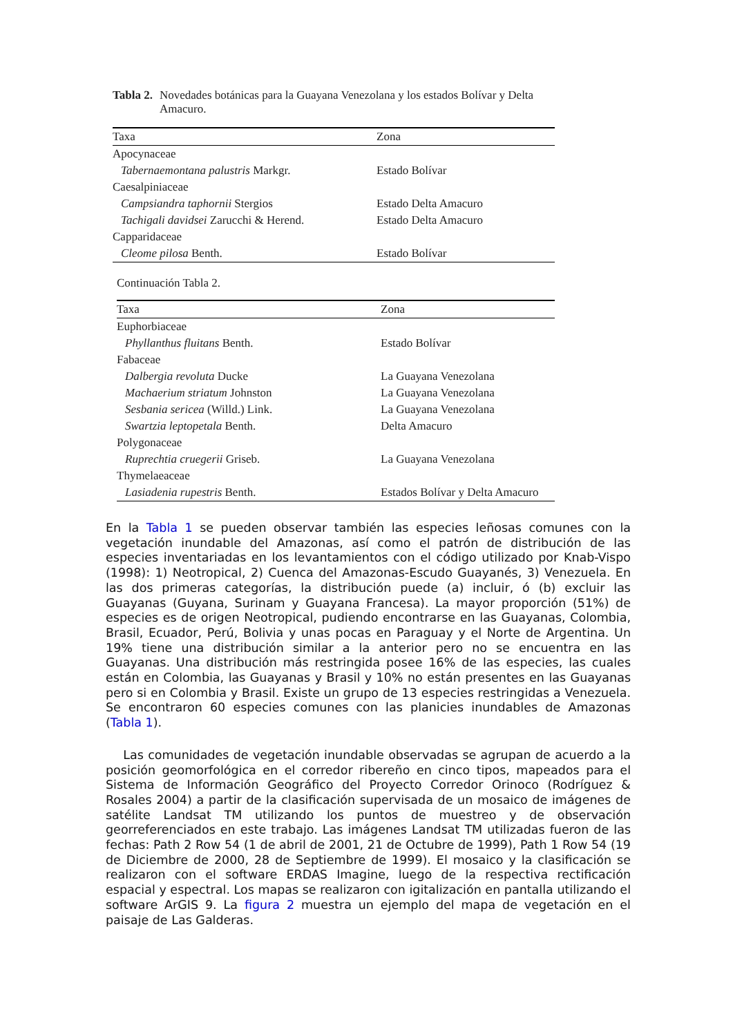Tabla 2. Novedades botánicas para la Guayana Venezolana y los estados Bolívar y Delta Amacuro.
| Taxa | Zona |
| --- | --- |
| Apocynaceae | |
| Tabernaemontana palustris Markgr. | Estado Bolívar |
| Caesalpiniaceae | |
| Campsiandra taphornii Stergios | Estado Delta Amacuro |
| Tachigali davidsei Zarucchi & Herend. | Estado Delta Amacuro |
| Capparidaceae | |
| Cleome pilosa Benth. | Estado Bolívar |
Continuación Tabla 2.
| Taxa | Zona |
| --- | --- |
| Euphorbiaceae | |
| Phyllanthus fluitans Benth. | Estado Bolívar |
| Fabaceae | |
| Dalbergia revoluta Ducke | La Guayana Venezolana |
| Machaerium striatum Johnston | La Guayana Venezolana |
| Sesbania sericea (Willd.) Link. | La Guayana Venezolana |
| Swartzia leptopetala Benth. | Delta Amacuro |
| Polygonaceae | |
| Ruprechtia cruegerii Griseb. | La Guayana Venezolana |
| Thymelaeaceae | |
| Lasiadenia rupestris Benth. | Estados Bolívar y Delta Amacuro |
En la Tabla 1 se pueden observar también las especies leñosas comunes con la vegetación inundable del Amazonas, así como el patrón de distribución de las especies inventariadas en los levantamientos con el código utilizado por Knab-Vispo (1998): 1) Neotropical, 2) Cuenca del Amazonas-Escudo Guayanés, 3) Venezuela. En las dos primeras categorías, la distribución puede (a) incluir, ó (b) excluir las Guayanas (Guyana, Surinam y Guayana Francesa). La mayor proporción (51%) de especies es de origen Neotropical, pudiendo encontrarse en las Guayanas, Colombia, Brasil, Ecuador, Perú, Bolivia y unas pocas en Paraguay y el Norte de Argentina. Un 19% tiene una distribución similar a la anterior pero no se encuentra en las Guayanas. Una distribución más restringida posee 16% de las especies, las cuales están en Colombia, las Guayanas y Brasil y 10% no están presentes en las Guayanas pero si en Colombia y Brasil. Existe un grupo de 13 especies restringidas a Venezuela. Se encontraron 60 especies comunes con las planicies inundables de Amazonas (Tabla 1).
Las comunidades de vegetación inundable observadas se agrupan de acuerdo a la posición geomorfológica en el corredor ribereño en cinco tipos, mapeados para el Sistema de Información Geográfico del Proyecto Corredor Orinoco (Rodríguez & Rosales 2004) a partir de la clasificación supervisada de un mosaico de imágenes de satélite Landsat TM utilizando los puntos de muestreo y de observación georreferenciados en este trabajo. Las imágenes Landsat TM utilizadas fueron de las fechas: Path 2 Row 54 (1 de abril de 2001, 21 de Octubre de 1999), Path 1 Row 54 (19 de Diciembre de 2000, 28 de Septiembre de 1999). El mosaico y la clasificación se realizaron con el software ERDAS Imagine, luego de la respectiva rectificación espacial y espectral. Los mapas se realizaron con igitalización en pantalla utilizando el software ArGIS 9. La figura 2 muestra un ejemplo del mapa de vegetación en el paisaje de Las Galderas.